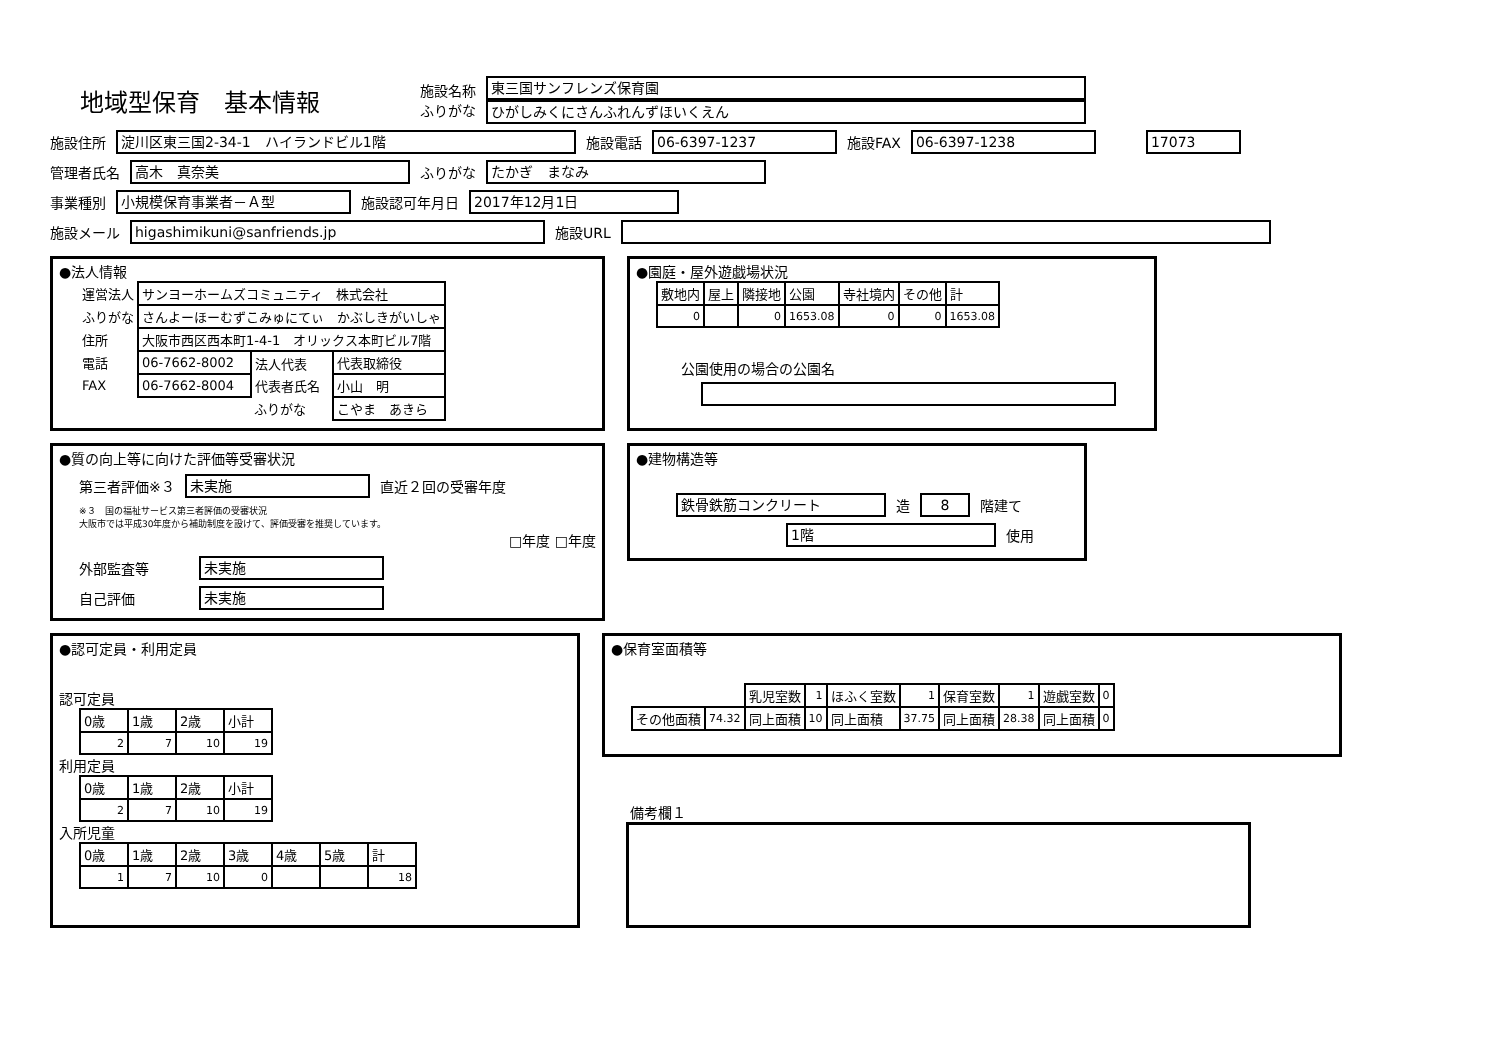地域型保育　基本情報
施設名称
ふりがな
東三国サンフレンズ保育園
ひがしみくにさんふれんずほいくえん
施設住所
淀川区東三国2-34-1　ハイランドビル1階
施設電話
06-6397-1237
施設FAX
06-6397-1238 17073
管理者氏名
高木　真奈美
ふりがな
たかぎ　まなみ
事業種別
小規模保育事業者－Ａ型
施設認可年月日
2017年12月1日
施設メール
higashimikuni@sanfriends.jp
施設URL
●法人情報
| 運営法人 | サンヨーホームズコミュニティ 株式会社 | | |
| ふりがな | さんよーほーむずこみゅにてぃ かぶしきがいしゃ | | |
| 住所 | 大阪市西区西本町1-4-1 オリックス本町ビル7階 | | |
| 電話 | 06-7662-8002 | 法人代表 | 代表取締役 |
| FAX | 06-7662-8004 | 代表者氏名 | 小山 明 |
| | | ふりがな | こやま あきら |
●園庭・屋外遊戯場状況
| 敷地内 | 屋上 | 隣接地 | 公園 | 寺社境内 | その他 | 計 |
| --- | --- | --- | --- | --- | --- | --- |
| 0 | | 0 | 1653.08 | 0 | 0 | 1653.08 |
公園使用の場合の公園名
●質の向上等に向けた評価等受審状況
第三者評価※３
未実施
直近２回の受審年度
※３　国の福祉サービス第三者評価の受審状況
大阪市では平成30年度から補助制度を設けて、評価受審を推奨しています。
□年度 □年度
外部監査等
未実施
自己評価
未実施
●建物構造等
鉄骨鉄筋コンクリート
造
8
階建て
1階
使用
●認可定員・利用定員
認可定員
| 0歳 | 1歳 | 2歳 | 小計 |
| --- | --- | --- | --- |
| 2 | 7 | 10 | 19 |
利用定員
| 0歳 | 1歳 | 2歳 | 小計 |
| --- | --- | --- | --- |
| 2 | 7 | 10 | 19 |
入所児童
| 0歳 | 1歳 | 2歳 | 3歳 | 4歳 | 5歳 | 計 |
| --- | --- | --- | --- | --- | --- | --- |
| 1 | 7 | 10 | 0 | | | 18 |
●保育室面積等
| | | 乳児室数 | 1 | ほふく室数 | 1 | 保育室数 | 1 | 遊戯室数 | 0 |
| その他面積 | 74.32 | 同上面積 | 10 | 同上面積 | 37.75 | 同上面積 | 28.38 | 同上面積 | 0 |
備考欄１